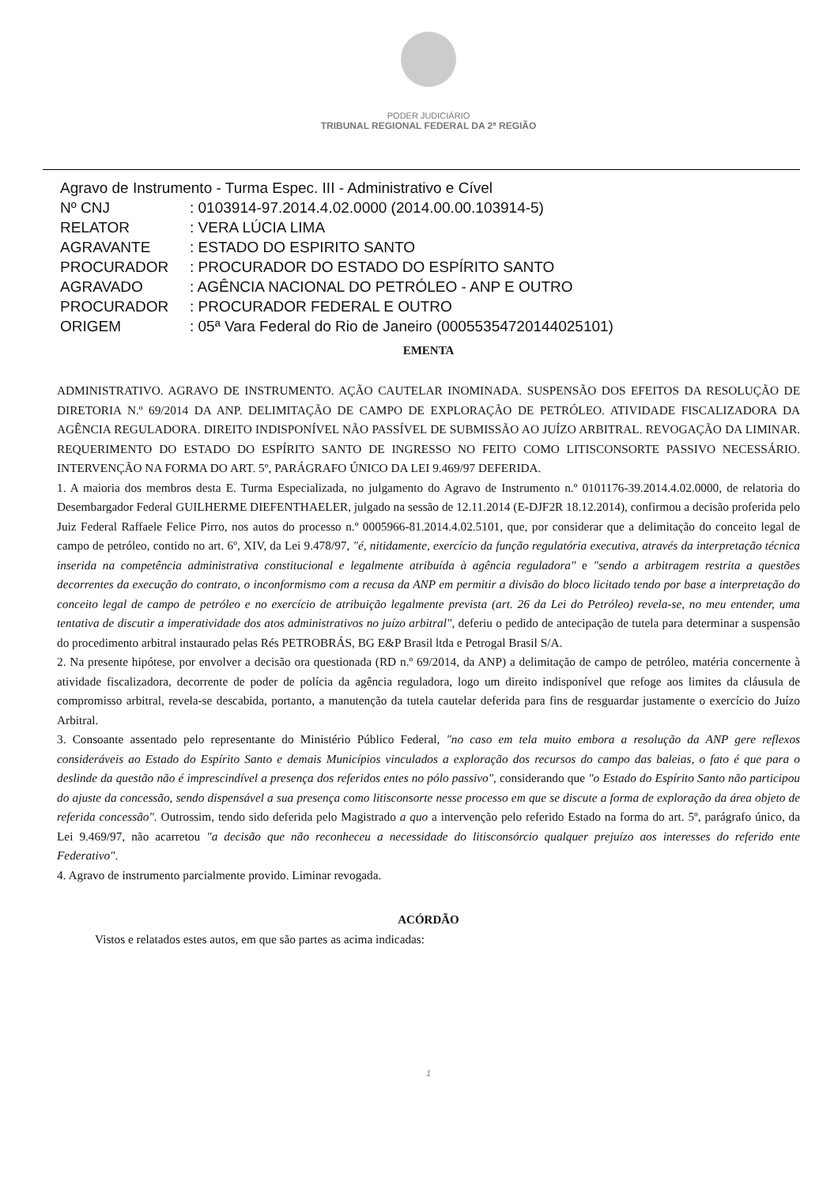PODER JUDICIÁRIO
TRIBUNAL REGIONAL FEDERAL DA 2ª REGIÃO
Agravo de Instrumento - Turma Espec. III - Administrativo e Cível
| Nº CNJ | : 0103914-97.2014.4.02.0000 (2014.00.00.103914-5) |
| RELATOR | : VERA LÚCIA LIMA |
| AGRAVANTE | : ESTADO DO ESPIRITO SANTO |
| PROCURADOR | : PROCURADOR DO ESTADO DO ESPÍRITO SANTO |
| AGRAVADO | : AGÊNCIA NACIONAL DO PETRÓLEO - ANP E OUTRO |
| PROCURADOR | : PROCURADOR FEDERAL E OUTRO |
| ORIGEM | : 05ª Vara Federal do Rio de Janeiro (00055354720144025101) |
EMENTA
ADMINISTRATIVO. AGRAVO DE INSTRUMENTO. AÇÃO CAUTELAR INOMINADA. SUSPENSÃO DOS EFEITOS DA RESOLUÇÃO DE DIRETORIA N.º 69/2014 DA ANP. DELIMITAÇÃO DE CAMPO DE EXPLORAÇÃO DE PETRÓLEO. ATIVIDADE FISCALIZADORA DA AGÊNCIA REGULADORA. DIREITO INDISPONÍVEL NÃO PASSÍVEL DE SUBMISSÃO AO JUÍZO ARBITRAL. REVOGAÇÃO DA LIMINAR. REQUERIMENTO DO ESTADO DO ESPÍRITO SANTO DE INGRESSO NO FEITO COMO LITISCONSORTE PASSIVO NECESSÁRIO. INTERVENÇÃO NA FORMA DO ART. 5º, PARÁGRAFO ÚNICO DA LEI 9.469/97 DEFERIDA.
1. A maioria dos membros desta E. Turma Especializada, no julgamento do Agravo de Instrumento n.º 0101176-39.2014.4.02.0000, de relatoria do Desembargador Federal GUILHERME DIEFENTHAELER, julgado na sessão de 12.11.2014 (E-DJF2R 18.12.2014), confirmou a decisão proferida pelo Juiz Federal Raffaele Felice Pirro, nos autos do processo n.º 0005966-81.2014.4.02.5101, que, por considerar que a delimitação do conceito legal de campo de petróleo, contido no art. 6º, XIV, da Lei 9.478/97, "é, nitidamente, exercício da função regulatória executiva, através da interpretação técnica inserida na competência administrativa constitucional e legalmente atribuída à agência reguladora" e "sendo a arbitragem restrita a questões decorrentes da execução do contrato, o inconformismo com a recusa da ANP em permitir a divisão do bloco licitado tendo por base a interpretação do conceito legal de campo de petróleo e no exercício de atribuição legalmente prevista (art. 26 da Lei do Petróleo) revela-se, no meu entender, uma tentativa de discutir a imperatividade dos atos administrativos no juízo arbitral", deferiu o pedido de antecipação de tutela para determinar a suspensão do procedimento arbitral instaurado pelas Rés PETROBRÁS, BG E&P Brasil ltda e Petrogal Brasil S/A.
2. Na presente hipótese, por envolver a decisão ora questionada (RD n.º 69/2014, da ANP) a delimitação de campo de petróleo, matéria concernente à atividade fiscalizadora, decorrente de poder de polícia da agência reguladora, logo um direito indisponível que refoge aos limites da cláusula de compromisso arbitral, revela-se descabida, portanto, a manutenção da tutela cautelar deferida para fins de resguardar justamente o exercício do Juízo Arbitral.
3. Consoante assentado pelo representante do Ministério Público Federal, "no caso em tela muito embora a resolução da ANP gere reflexos consideráveis ao Estado do Espírito Santo e demais Municípios vinculados a exploração dos recursos do campo das baleias, o fato é que para o deslinde da questão não é imprescindível a presença dos referidos entes no pólo passivo", considerando que "o Estado do Espírito Santo não participou do ajuste da concessão, sendo dispensável a sua presença como litisconsorte nesse processo em que se discute a forma de exploração da área objeto de referida concessão". Outrossim, tendo sido deferida pelo Magistrado a quo a intervenção pelo referido Estado na forma do art. 5º, parágrafo único, da Lei 9.469/97, não acarretou "a decisão que não reconheceu a necessidade do litisconsórcio qualquer prejuízo aos interesses do referido ente Federativo".
4. Agravo de instrumento parcialmente provido. Liminar revogada.
ACÓRDÃO
Vistos e relatados estes autos, em que são partes as acima indicadas:
1